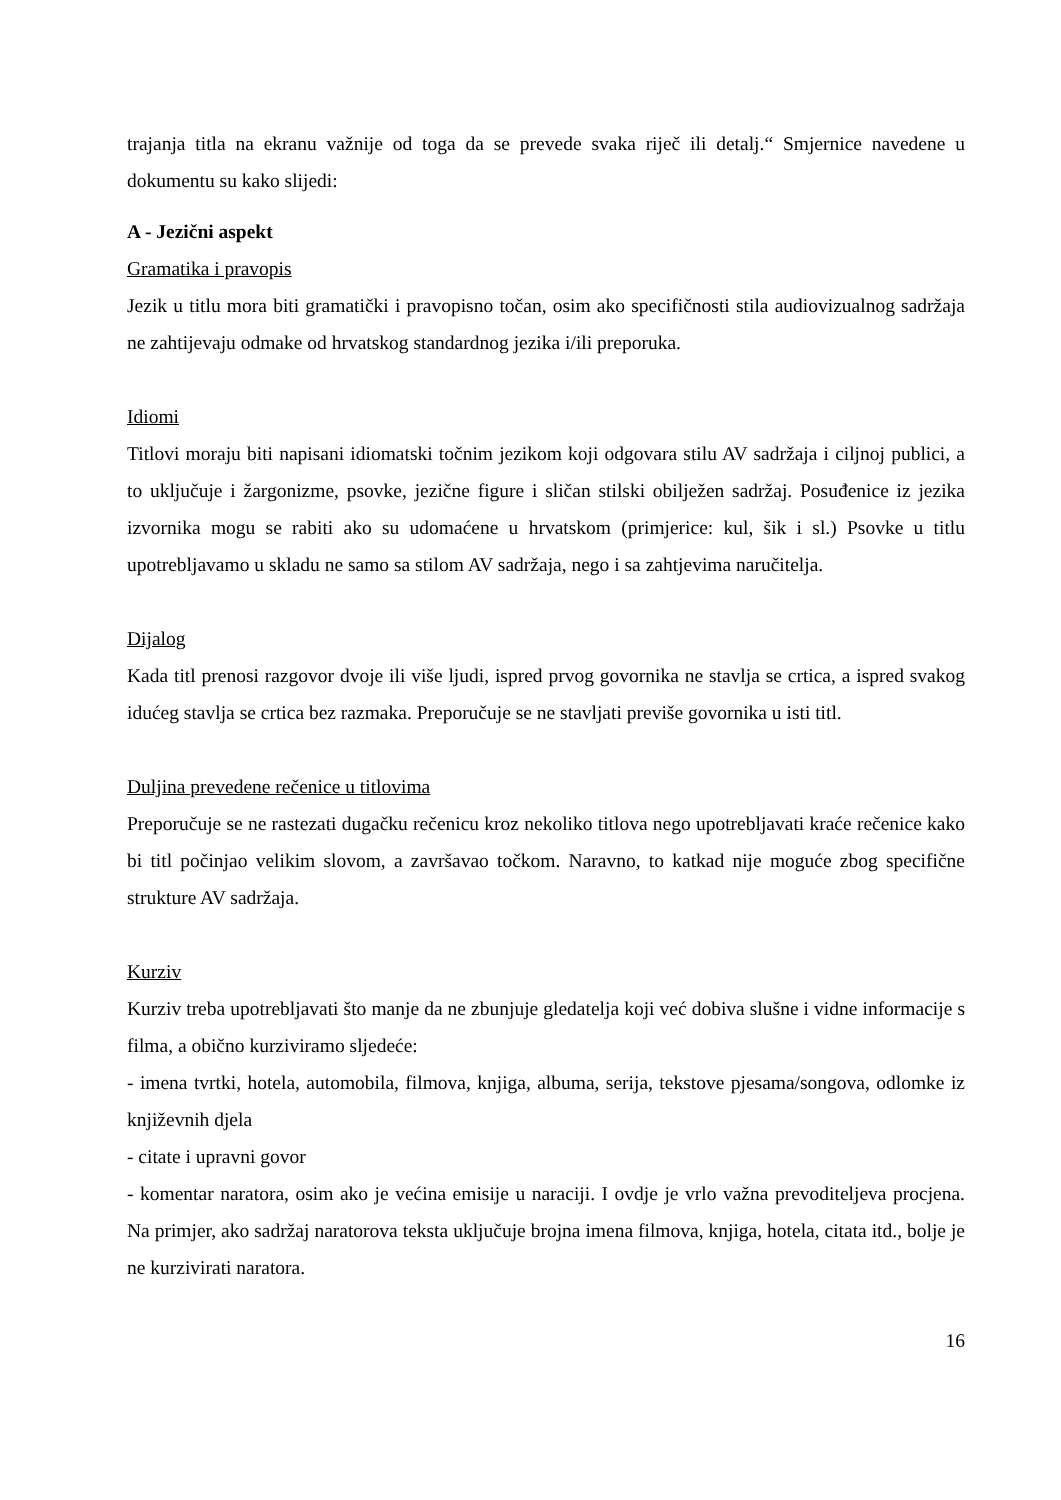trajanja titla na ekranu važnije od toga da se prevede svaka riječ ili detalj.“ Smjernice navedene u dokumentu su kako slijedi:
A - Jezični aspekt
Gramatika i pravopis
Jezik u titlu mora biti gramatički i pravopisno točan, osim ako specifičnosti stila audiovizualnog sadržaja ne zahtijevaju odmake od hrvatskog standardnog jezika i/ili preporuka.
Idiomi
Titlovi moraju biti napisani idiomatski točnim jezikom koji odgovara stilu AV sadržaja i ciljnoj publici, a to uključuje i žargonizme, psovke, jezične figure i sličan stilski obilježen sadržaj. Posuđenice iz jezika izvornika mogu se rabiti ako su udomaćene u hrvatskom (primjerice: kul, šik i sl.) Psovke u titlu upotrebljavamo u skladu ne samo sa stilom AV sadržaja, nego i sa zahtjevima naručitelja.
Dijalog
Kada titl prenosi razgovor dvoje ili više ljudi, ispred prvog govornika ne stavlja se crtica, a ispred svakog idućeg stavlja se crtica bez razmaka. Preporučuje se ne stavljati previše govornika u isti titl.
Duljina prevedene rečenice u titlovima
Preporučuje se ne rastezati dugačku rečenicu kroz nekoliko titlova nego upotrebljavati kraće rečenice kako bi titl počinjao velikim slovom, a završavao točkom. Naravno, to katkad nije moguće zbog specifične strukture AV sadržaja.
Kurziv
Kurziv treba upotrebljavati što manje da ne zbunjuje gledatelja koji već dobiva slušne i vidne informacije s filma, a obično kurziviramo sljedeće:
- imena tvrtki, hotela, automobila, filmova, knjiga, albuma, serija, tekstove pjesama/songova, odlomke iz književnih djela
- citate i upravni govor
- komentar naratora, osim ako je većina emisije u naraciji. I ovdje je vrlo važna prevoditeljeva procjena. Na primjer, ako sadržaj naratorova teksta uključuje brojna imena filmova, knjiga, hotela, citata itd., bolje je ne kurzivirati naratora.
16